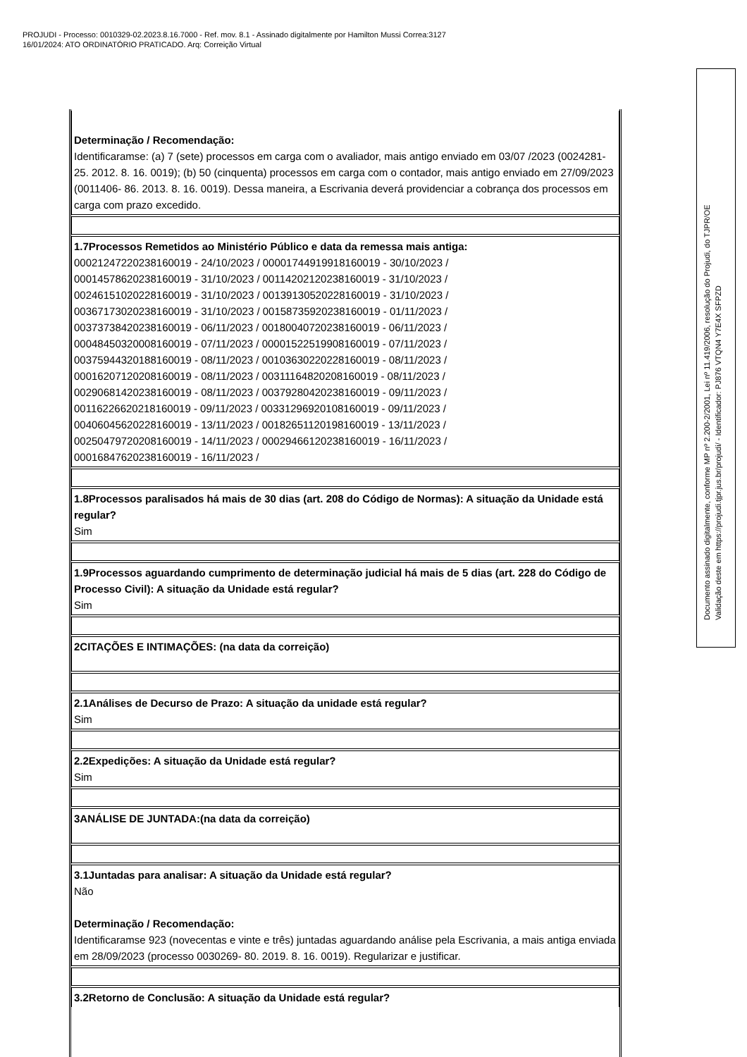PROJUDI - Processo: 0010329-02.2023.8.16.7000 - Ref. mov. 8.1 - Assinado digitalmente por Hamilton Mussi Correa:3127
16/01/2024: ATO ORDINATÓRIO PRATICADO. Arq: Correição Virtual
Determinação / Recomendação:
Identificaramse: (a) 7 (sete) processos em carga com o avaliador, mais antigo enviado em 03/07 /2023 (0024281- 25. 2012. 8. 16. 0019); (b) 50 (cinquenta) processos em carga com o contador, mais antigo enviado em 27/09/2023 (0011406- 86. 2013. 8. 16. 0019). Dessa maneira, a Escrivania deverá providenciar a cobrança dos processos em carga com prazo excedido.
1.7Processos Remetidos ao Ministério Público e data da remessa mais antiga:
00021247220238160019 - 24/10/2023 / 00001744919918160019 - 30/10/2023 /
00014578620238160019 - 31/10/2023 / 00114202120238160019 - 31/10/2023 /
00246151020228160019 - 31/10/2023 / 00139130520228160019 - 31/10/2023 /
00367173020238160019 - 31/10/2023 / 00158735920238160019 - 01/11/2023 /
00373738420238160019 - 06/11/2023 / 00180040720238160019 - 06/11/2023 /
00048450320008160019 - 07/11/2023 / 00001522519908160019 - 07/11/2023 /
00375944320188160019 - 08/11/2023 / 00103630220228160019 - 08/11/2023 /
00016207120208160019 - 08/11/2023 / 00311164820208160019 - 08/11/2023 /
00290681420238160019 - 08/11/2023 / 00379280420238160019 - 09/11/2023 /
00116226620218160019 - 09/11/2023 / 00331296920108160019 - 09/11/2023 /
00406045620228160019 - 13/11/2023 / 00182651120198160019 - 13/11/2023 /
00250479720208160019 - 14/11/2023 / 00029466120238160019 - 16/11/2023 /
00016847620238160019 - 16/11/2023 /
1.8Processos paralisados há mais de 30 dias (art. 208 do Código de Normas): A situação da Unidade está regular?
Sim
1.9Processos aguardando cumprimento de determinação judicial há mais de 5 dias (art. 228 do Código de Processo Civil): A situação da Unidade está regular?
Sim
2CITAÇÕES E INTIMAÇÕES: (na data da correição)
2.1Análises de Decurso de Prazo: A situação da unidade está regular?
Sim
2.2Expedições: A situação da Unidade está regular?
Sim
3ANÁLISE DE JUNTADA:(na data da correição)
3.1Juntadas para analisar: A situação da Unidade está regular?
Não
Determinação / Recomendação:
Identificaramse 923 (novecentas e vinte e três) juntadas aguardando análise pela Escrivania, a mais antiga enviada em 28/09/2023 (processo 0030269- 80. 2019. 8. 16. 0019). Regularizar e justificar.
3.2Retorno de Conclusão: A situação da Unidade está regular?
Documento assinado digitalmente, conforme MP nº 2.200-2/2001, Lei nº 11.419/2006, resolução do Projudi, do TJPR/OE
Validação deste em https://projudi.tjpr.jus.br/projudi/ - Identificador: PJ876 VTQN4 Y7E4X SFPZD